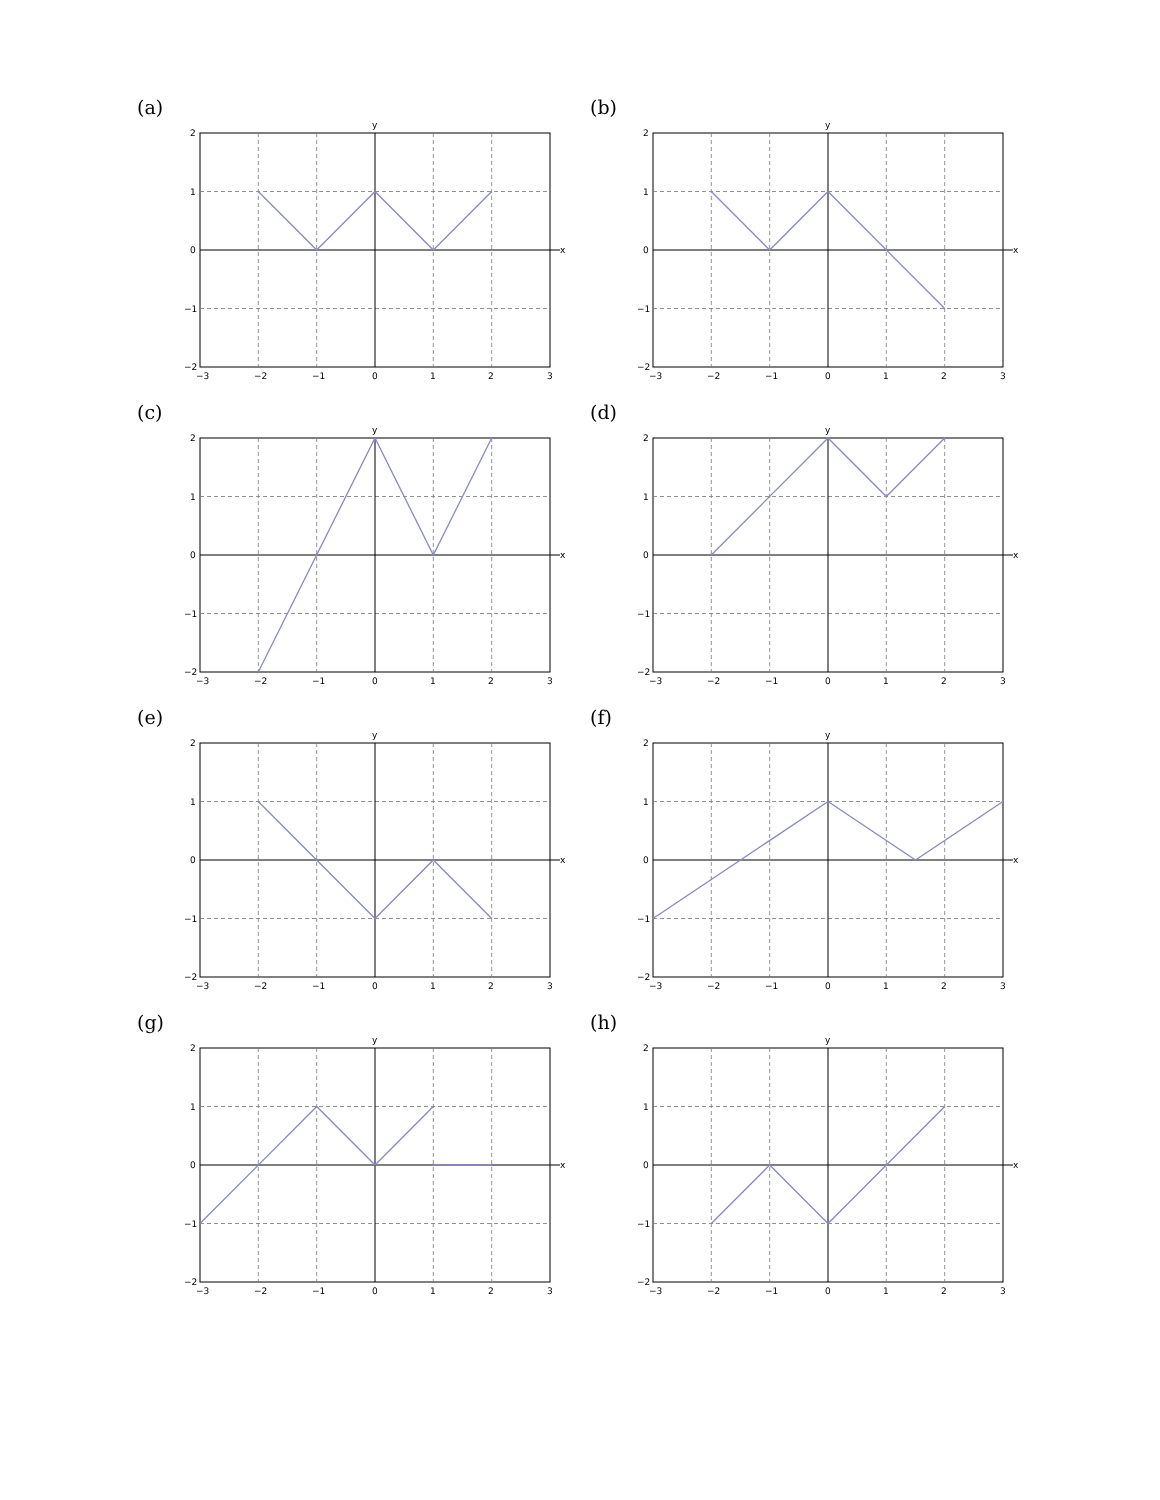(a)
y
x
2
1
0
−1
−2
−3
−2
−1
0
1
2
3
(b)
y
x
2
1
0
−1
−2
−3
−2
−1
0
1
2
3
(c)
y
x
2
1
0
−1
−2
−3
−2
−1
0
1
2
3
(d)
y
x
2
1
0
−1
−2
−3
−2
−1
0
1
2
3
(e)
y
x
2
1
0
−1
−2
−3
−2
−1
0
1
2
3
(f)
y
x
2
1
0
−1
−2
−3
−2
−1
0
1
2
3
(g)
y
x
2
1
0
−1
−2
−3
−2
−1
0
1
2
3
(h)
y
x
2
1
0
−1
−2
−3
−2
−1
0
1
2
3